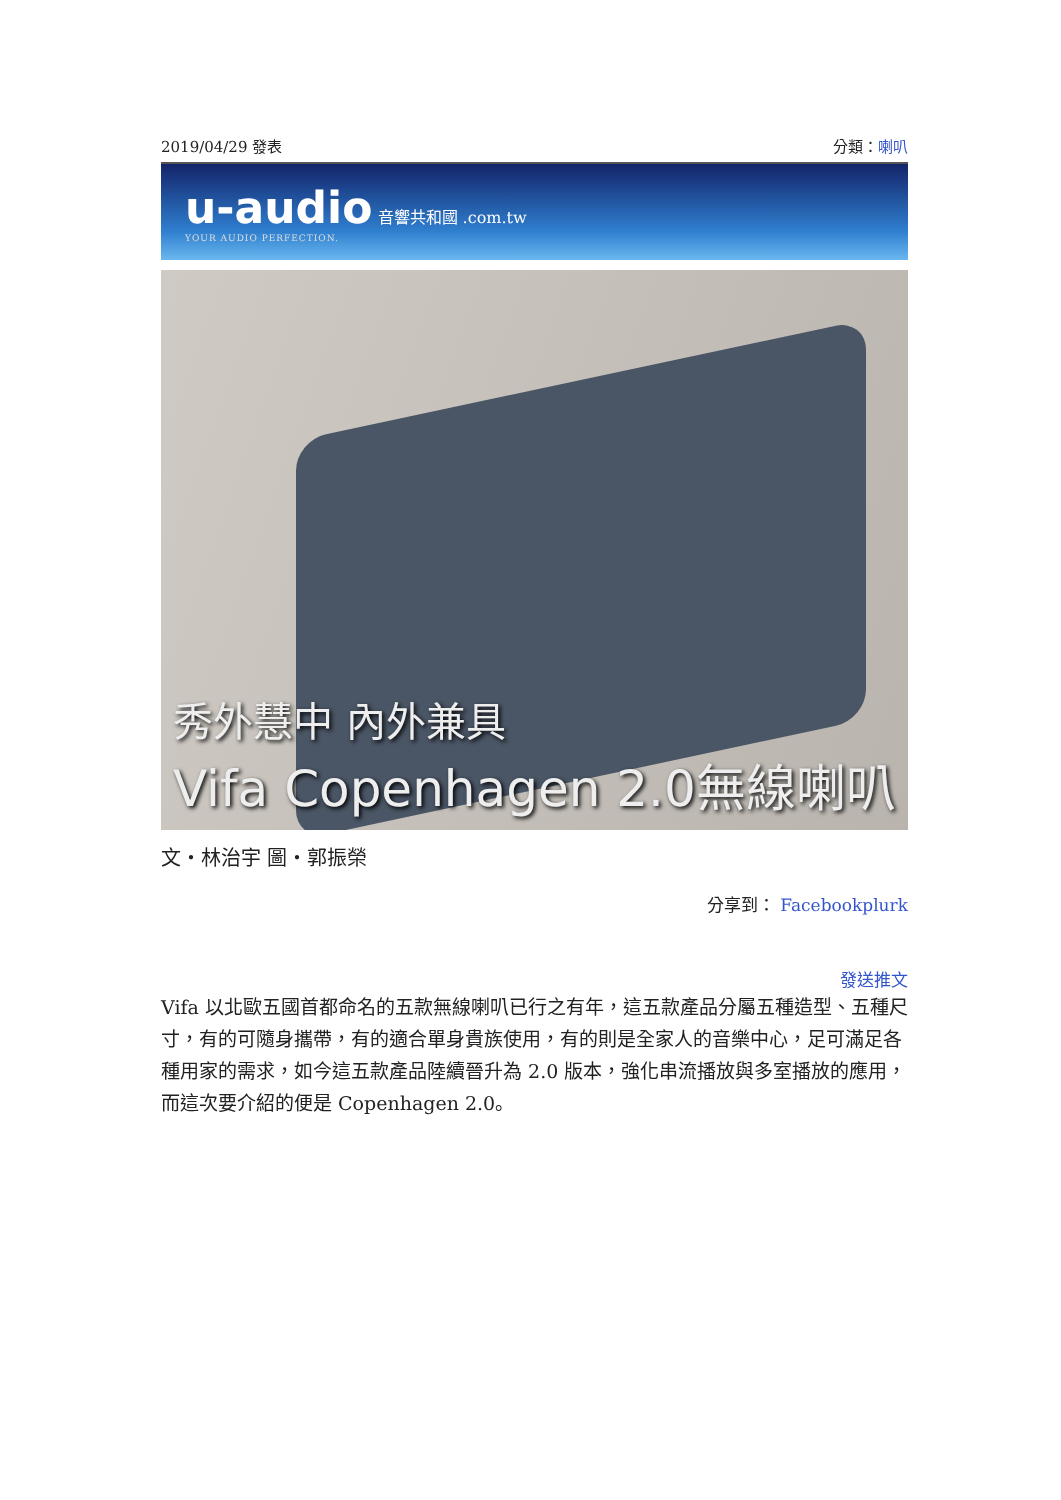2019/04/29 發表 分類：喇叭
u-audio 音響共和國 .com.tw
YOUR AUDIO PERFECTION.
秀外慧中 內外兼具
Vifa Copenhagen 2.0無線喇叭
文‧林治宇 圖‧郭振榮
分享到： Facebook plurk
發送推文
Vifa 以北歐五國首都命名的五款無線喇叭已行之有年，這五款產品分屬五種造型、五種尺寸，有的可隨身攜帶，有的適合單身貴族使用，有的則是全家人的音樂中心，足可滿足各種用家的需求，如今這五款產品陸續晉升為 2.0 版本，強化串流播放與多室播放的應用，而這次要介紹的便是 Copenhagen 2.0。